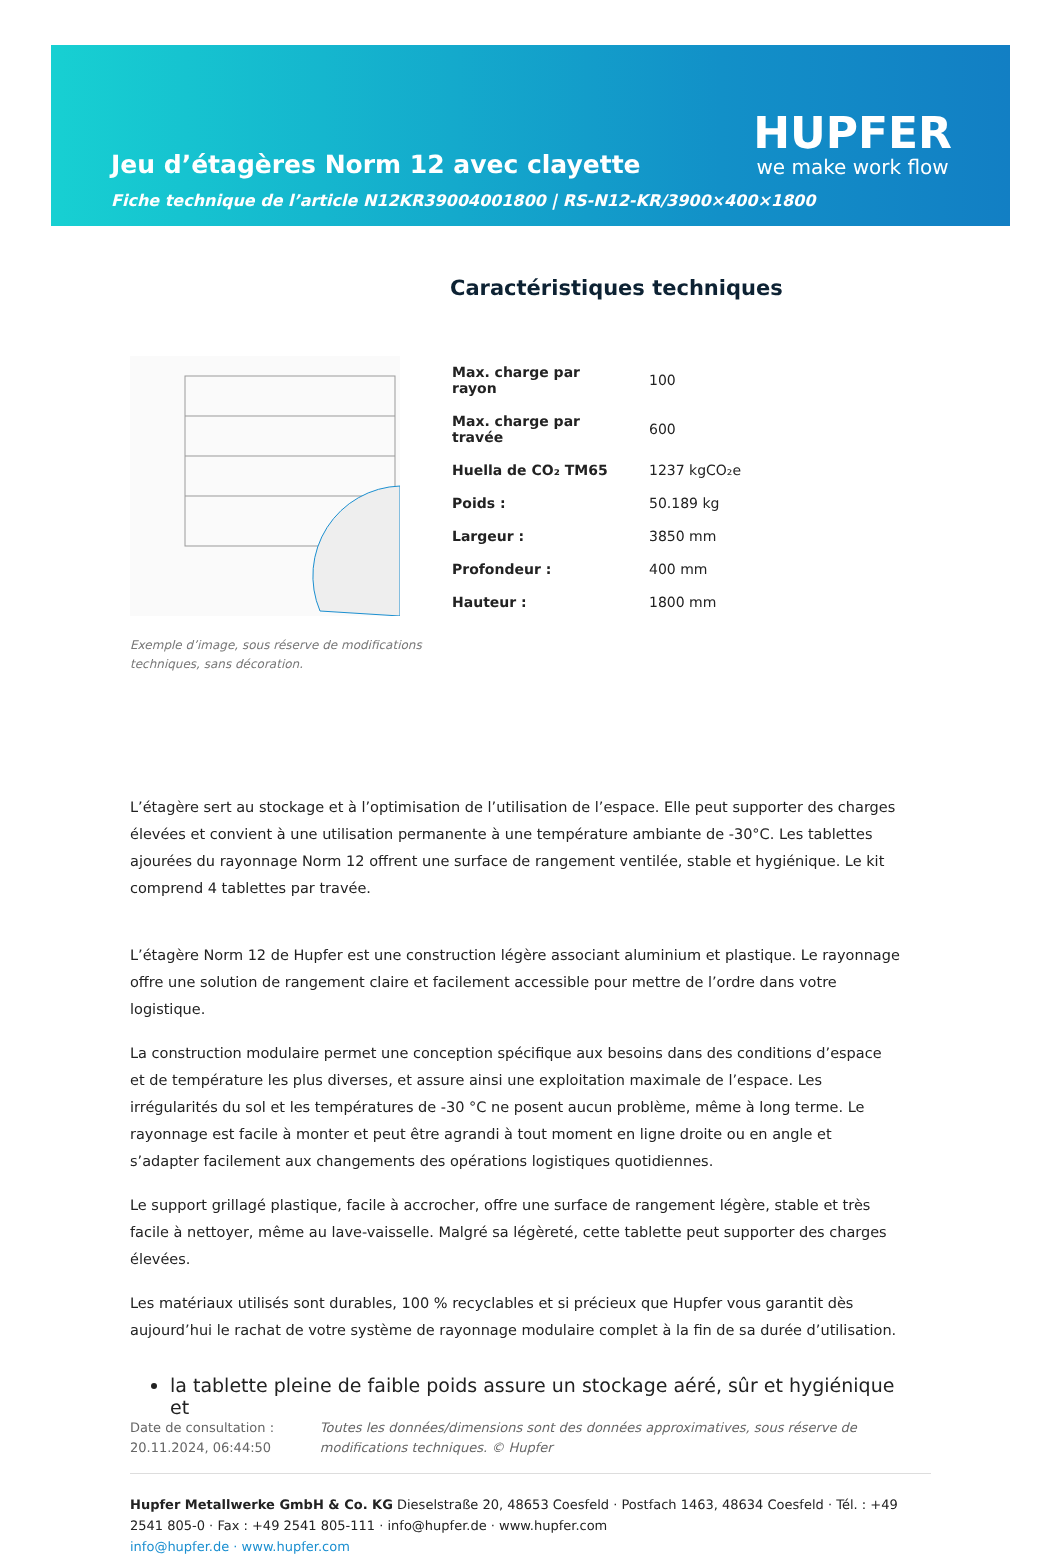Jeu d’étagères Norm 12 avec clayette
HUPFER
we make work flow
Fiche technique de l’article N12KR39004001800 | RS-N12-KR/3900×400×1800
Exemple d’image, sous réserve de modifications techniques, sans décoration.
Caractéristiques techniques
| Max. charge par rayon | 100 |
| Max. charge par travée | 600 |
| Huella de CO₂ TM65 | 1237 kgCO₂e |
| Poids : | 50.189 kg |
| Largeur : | 3850 mm |
| Profondeur : | 400 mm |
| Hauteur : | 1800 mm |
L’étagère sert au stockage et à l’optimisation de l’utilisation de l’espace. Elle peut supporter des charges élevées et convient à une utilisation permanente à une température ambiante de -30°C. Les tablettes ajourées du rayonnage Norm 12 offrent une surface de rangement ventilée, stable et hygiénique. Le kit comprend 4 tablettes par travée.
L’étagère Norm 12 de Hupfer est une construction légère associant aluminium et plastique. Le rayonnage offre une solution de rangement claire et facilement accessible pour mettre de l’ordre dans votre logistique.
La construction modulaire permet une conception spécifique aux besoins dans des conditions d’espace et de température les plus diverses, et assure ainsi une exploitation maximale de l’espace. Les irrégularités du sol et les températures de -30 °C ne posent aucun problème, même à long terme. Le rayonnage est facile à monter et peut être agrandi à tout moment en ligne droite ou en angle et s’adapter facilement aux changements des opérations logistiques quotidiennes.
Le support grillagé plastique, facile à accrocher, offre une surface de rangement légère, stable et très facile à nettoyer, même au lave-vaisselle. Malgré sa légèreté, cette tablette peut supporter des charges élevées.
Les matériaux utilisés sont durables, 100 % recyclables et si précieux que Hupfer vous garantit dès aujourd’hui le rachat de votre système de rayonnage modulaire complet à la fin de sa durée d’utilisation.
la tablette pleine de faible poids assure un stockage aéré, sûr et hygiénique et
Date de consultation : 20.11.2024, 06:44:50
Toutes les données/dimensions sont des données approximatives, sous réserve de modifications techniques. © Hupfer
Hupfer Metallwerke GmbH & Co. KG Dieselstraße 20, 48653 Coesfeld · Postfach 1463, 48634 Coesfeld · Tél. : +49 2541 805-0 · Fax : +49 2541 805-111 · info@hupfer.de · www.hupfer.com
info@hupfer.de · www.hupfer.com